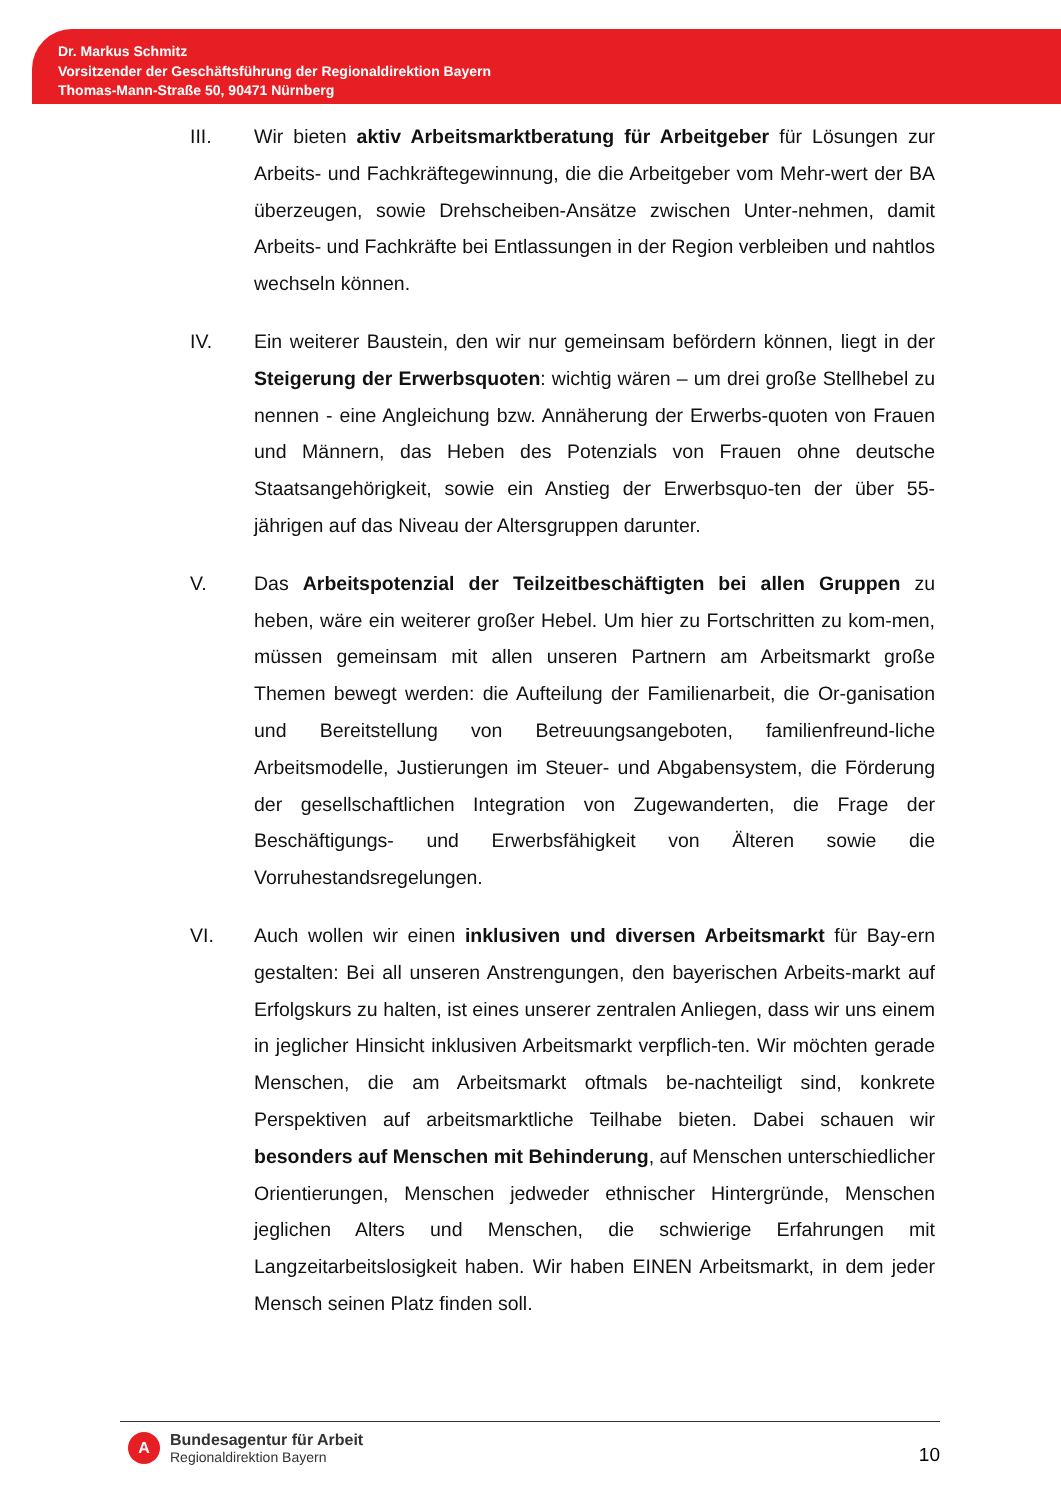Dr. Markus Schmitz
Vorsitzender der Geschäftsführung der Regionaldirektion Bayern
Thomas-Mann-Straße 50, 90471 Nürnberg
III. Wir bieten aktiv Arbeitsmarktberatung für Arbeitgeber für Lösungen zur Arbeits- und Fachkräftegewinnung, die die Arbeitgeber vom Mehr-wert der BA überzeugen, sowie Drehscheiben-Ansätze zwischen Unter-nehmen, damit Arbeits- und Fachkräfte bei Entlassungen in der Region verbleiben und nahtlos wechseln können.
IV. Ein weiterer Baustein, den wir nur gemeinsam befördern können, liegt in der Steigerung der Erwerbsquoten: wichtig wären – um drei große Stellhebel zu nennen - eine Angleichung bzw. Annäherung der Erwerbs-quoten von Frauen und Männern, das Heben des Potenzials von Frauen ohne deutsche Staatsangehörigkeit, sowie ein Anstieg der Erwerbsquo-ten der über 55-jährigen auf das Niveau der Altersgruppen darunter.
V. Das Arbeitspotenzial der Teilzeitbeschäftigten bei allen Gruppen zu heben, wäre ein weiterer großer Hebel. Um hier zu Fortschritten zu kom-men, müssen gemeinsam mit allen unseren Partnern am Arbeitsmarkt große Themen bewegt werden: die Aufteilung der Familienarbeit, die Or-ganisation und Bereitstellung von Betreuungsangeboten, familienfreund-liche Arbeitsmodelle, Justierungen im Steuer- und Abgabensystem, die Förderung der gesellschaftlichen Integration von Zugewanderten, die Frage der Beschäftigungs- und Erwerbsfähigkeit von Älteren sowie die Vorruhestandsregelungen.
VI. Auch wollen wir einen inklusiven und diversen Arbeitsmarkt für Bay-ern gestalten: Bei all unseren Anstrengungen, den bayerischen Arbeits-markt auf Erfolgskurs zu halten, ist eines unserer zentralen Anliegen, dass wir uns einem in jeglicher Hinsicht inklusiven Arbeitsmarkt verpflich-ten. Wir möchten gerade Menschen, die am Arbeitsmarkt oftmals be-nachteiligt sind, konkrete Perspektiven auf arbeitsmarktliche Teilhabe bieten. Dabei schauen wir besonders auf Menschen mit Behinderung, auf Menschen unterschiedlicher Orientierungen, Menschen jedweder ethnischer Hintergründe, Menschen jeglichen Alters und Menschen, die schwierige Erfahrungen mit Langzeitarbeitslosigkeit haben. Wir haben EINEN Arbeitsmarkt, in dem jeder Mensch seinen Platz finden soll.
A
Bundesagentur für Arbeit
Regionaldirektion Bayern
10